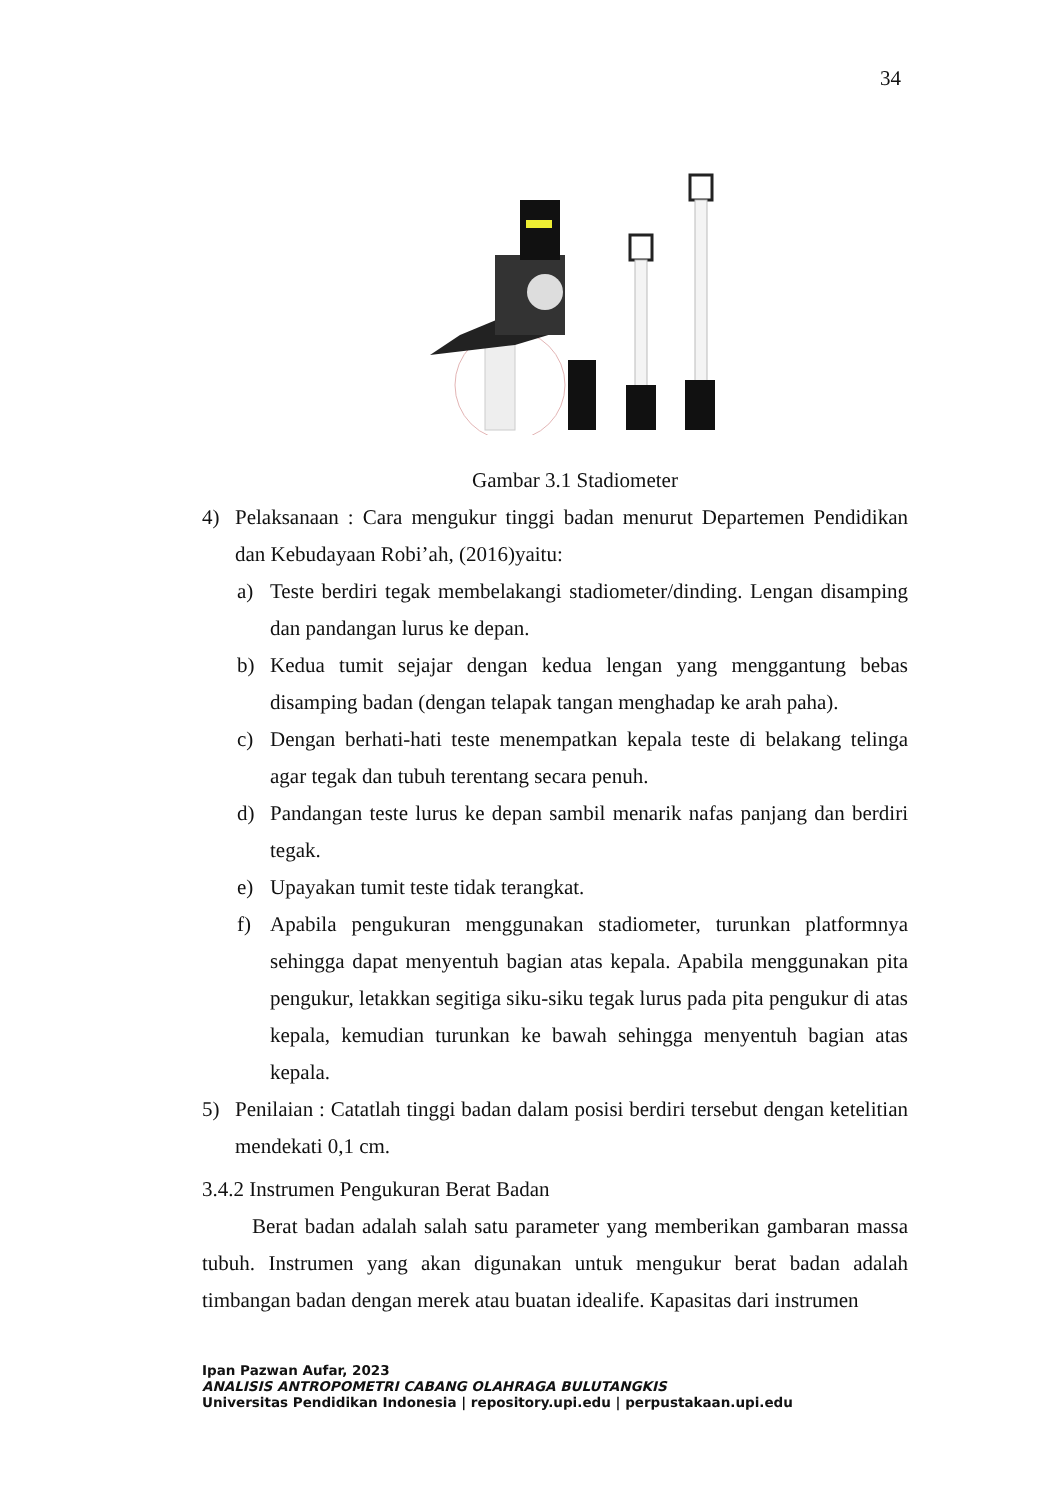34
Gambar 3.1 Stadiometer
4) Pelaksanaan : Cara mengukur tinggi badan menurut Departemen Pendidikan dan Kebudayaan Robi’ah, (2016)yaitu:
a) Teste berdiri tegak membelakangi stadiometer/dinding. Lengan disamping dan pandangan lurus ke depan.
b) Kedua tumit sejajar dengan kedua lengan yang menggantung bebas disamping badan (dengan telapak tangan menghadap ke arah paha).
c) Dengan berhati-hati teste menempatkan kepala teste di belakang telinga agar tegak dan tubuh terentang secara penuh.
d) Pandangan teste lurus ke depan sambil menarik nafas panjang dan berdiri tegak.
e) Upayakan tumit teste tidak terangkat.
f) Apabila pengukuran menggunakan stadiometer, turunkan platformnya sehingga dapat menyentuh bagian atas kepala. Apabila menggunakan pita pengukur, letakkan segitiga siku-siku tegak lurus pada pita pengukur di atas kepala, kemudian turunkan ke bawah sehingga menyentuh bagian atas kepala.
5) Penilaian : Catatlah tinggi badan dalam posisi berdiri tersebut dengan ketelitian mendekati 0,1 cm.
3.4.2 Instrumen Pengukuran Berat Badan
Berat badan adalah salah satu parameter yang memberikan gambaran massa tubuh. Instrumen yang akan digunakan untuk mengukur berat badan adalah timbangan badan dengan merek atau buatan idealife. Kapasitas dari instrumen
Ipan Pazwan Aufar, 2023
ANALISIS ANTROPOMETRI CABANG OLAHRAGA BULUTANGKIS
Universitas Pendidikan Indonesia | repository.upi.edu | perpustakaan.upi.edu